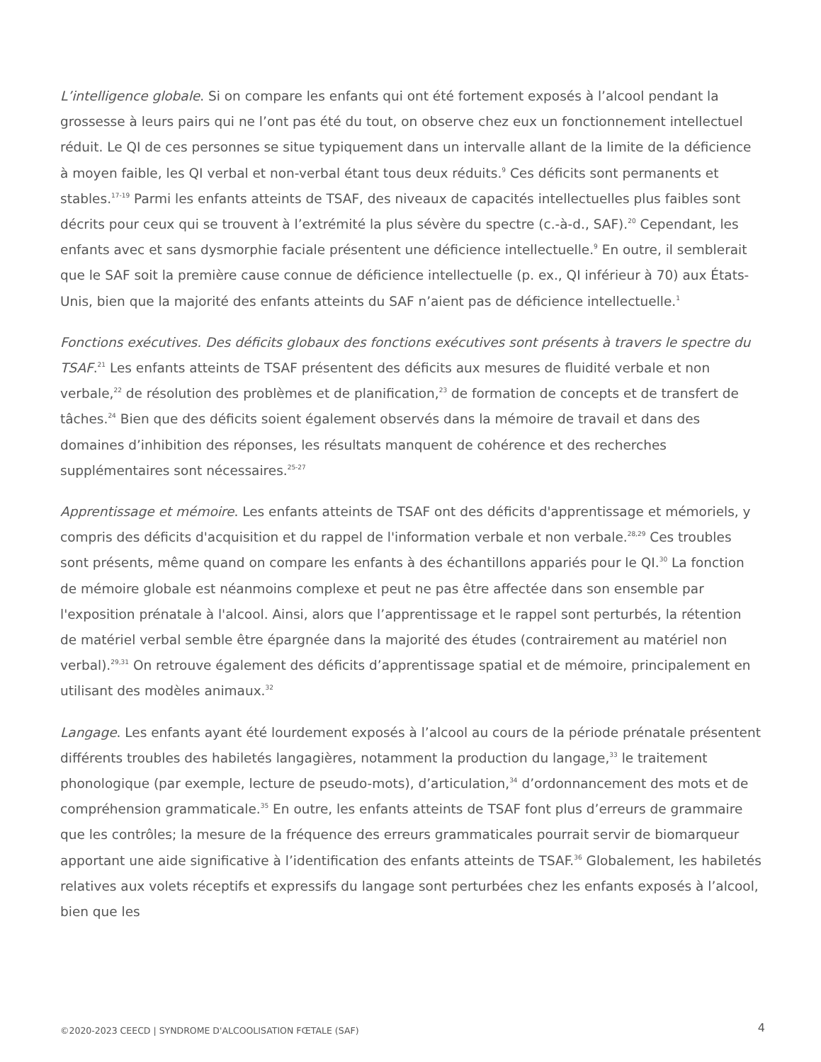L’intelligence globale. Si on compare les enfants qui ont été fortement exposés à l’alcool pendant la grossesse à leurs pairs qui ne l’ont pas été du tout, on observe chez eux un fonctionnement intellectuel réduit. Le QI de ces personnes se situe typiquement dans un intervalle allant de la limite de la déficience à moyen faible, les QI verbal et non-verbal étant tous deux réduits.<sup>9</sup> Ces déficits sont permanents et stables.<sup>17-19</sup> Parmi les enfants atteints de TSAF, des niveaux de capacités intellectuelles plus faibles sont décrits pour ceux qui se trouvent à l’extrémité la plus sévère du spectre (c.-à-d., SAF).<sup>20</sup> Cependant, les enfants avec et sans dysmorphie faciale présentent une déficience intellectuelle.<sup>9</sup> En outre, il semblerait que le SAF soit la première cause connue de déficience intellectuelle (p. ex., QI inférieur à 70) aux États-Unis, bien que la majorité des enfants atteints du SAF n’aient pas de déficience intellectuelle.<sup>1</sup>
Fonctions exécutives. Des déficits globaux des fonctions exécutives sont présents à travers le spectre du TSAF.<sup>21</sup> Les enfants atteints de TSAF présentent des déficits aux mesures de fluidité verbale et non verbale,<sup>22</sup> de résolution des problèmes et de planification,<sup>23</sup> de formation de concepts et de transfert de tâches.<sup>24</sup> Bien que des déficits soient également observés dans la mémoire de travail et dans des domaines d’inhibition des réponses, les résultats manquent de cohérence et des recherches supplémentaires sont nécessaires.<sup>25-27</sup>
Apprentissage et mémoire. Les enfants atteints de TSAF ont des déficits d'apprentissage et mémoriels, y compris des déficits d'acquisition et du rappel de l'information verbale et non verbale.<sup>28,29</sup> Ces troubles sont présents, même quand on compare les enfants à des échantillons appariés pour le QI.<sup>30</sup> La fonction de mémoire globale est néanmoins complexe et peut ne pas être affectée dans son ensemble par l'exposition prénatale à l'alcool. Ainsi, alors que l’apprentissage et le rappel sont perturbés, la rétention de matériel verbal semble être épargnée dans la majorité des études (contrairement au matériel non verbal).<sup>29,31</sup> On retrouve également des déficits d’apprentissage spatial et de mémoire, principalement en utilisant des modèles animaux.<sup>32</sup>
Langage. Les enfants ayant été lourdement exposés à l’alcool au cours de la période prénatale présentent différents troubles des habiletés langagières, notamment la production du langage,<sup>33</sup> le traitement phonologique (par exemple, lecture de pseudo-mots), d’articulation,<sup>34</sup> d’ordonnancement des mots et de compréhension grammaticale.<sup>35</sup> En outre, les enfants atteints de TSAF font plus d’erreurs de grammaire que les contrôles; la mesure de la fréquence des erreurs grammaticales pourrait servir de biomarqueur apportant une aide significative à l’identification des enfants atteints de TSAF.<sup>36</sup> Globalement, les habiletés relatives aux volets réceptifs et expressifs du langage sont perturbées chez les enfants exposés à l’alcool, bien que les
©2020-2023 CEECD | SYNDROME D'ALCOOLISATION FŒTALE (SAF) 4